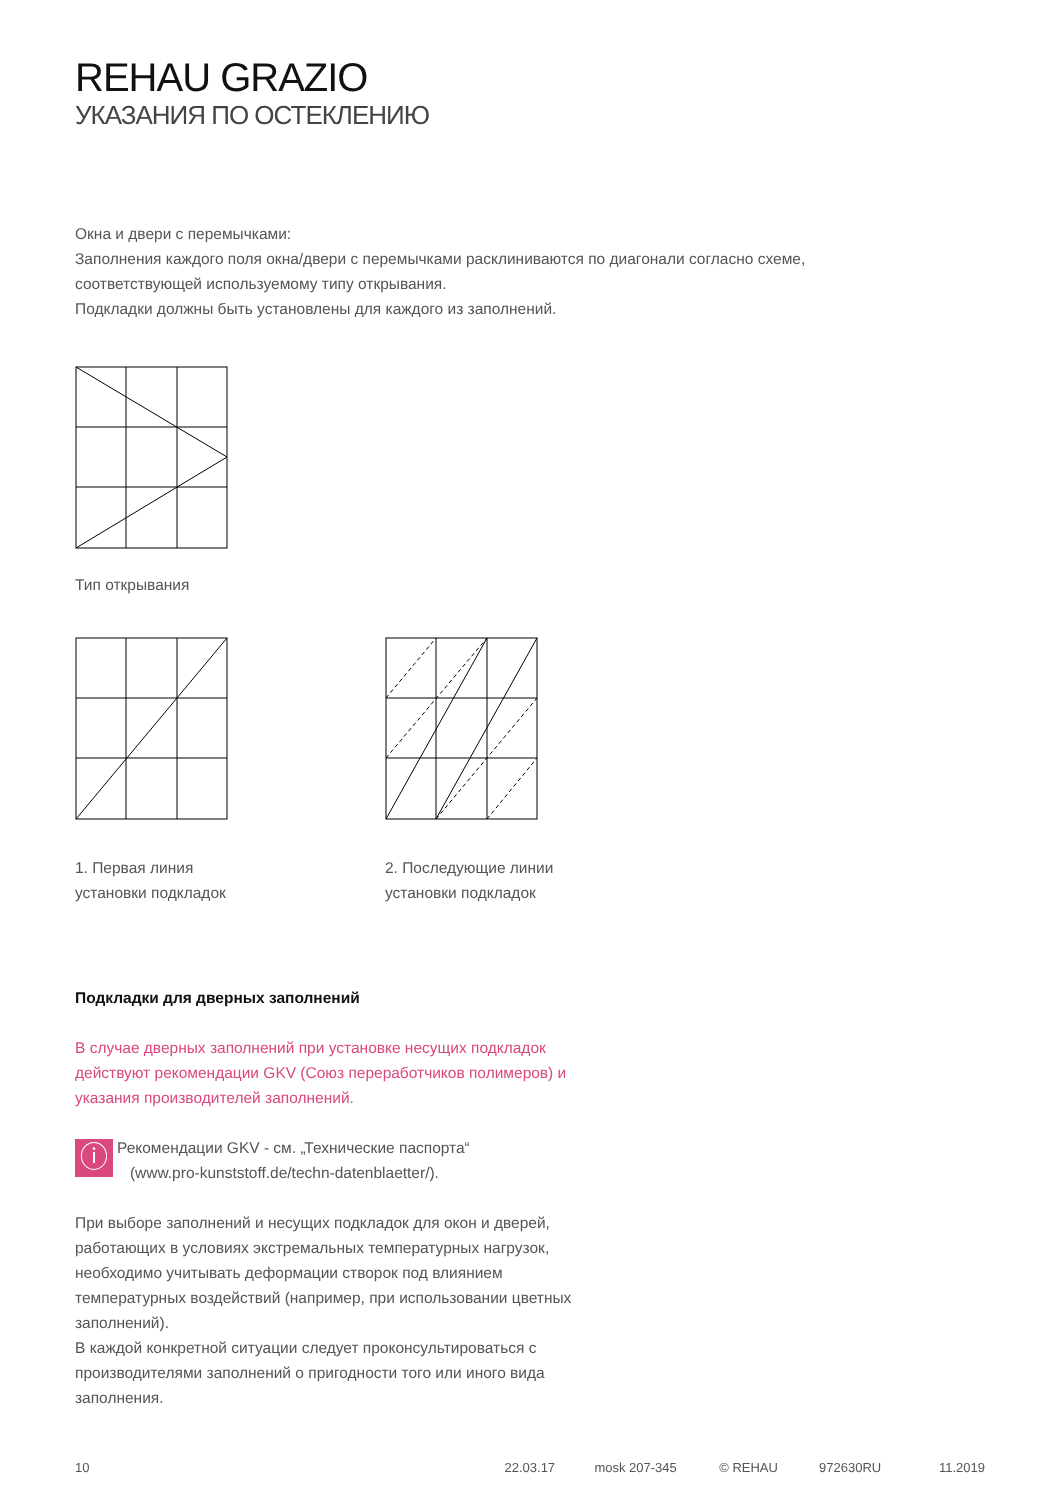REHAU GRAZIO
УКАЗАНИЯ ПО ОСТЕКЛЕНИЮ
Окна и двери с перемычками:
Заполнения каждого поля окна/двери с перемычками расклиниваются по диагонали согласно схеме,
соответствующей используемому типу открывания.
Подкладки должны быть установлены для каждого из заполнений.
Тип открывания
1. Первая линия
установки подкладок
2. Последующие линии
установки подкладок
Подкладки для дверных заполнений
В случае дверных заполнений при установке несущих подкладок
действуют рекомендации GKV (Союз переработчиков полимеров) и
указания производителей заполнений.
ⓘ
Рекомендации GKV - см. „Технические паспорта“
(www.pro-kunststoff.de/techn-datenblaetter/).
При выборе заполнений и несущих подкладок для окон и дверей,
работающих в условиях экстремальных температурных нагрузок,
необходимо учитывать деформации створок под влиянием
температурных воздействий (например, при использовании цветных
заполнений).
В каждой конкретной ситуации следует проконсультироваться с
производителями заполнений о пригодности того или иного вида
заполнения.
10 22.03.17 mosk 207-345 © REHAU 972630RU 11.2019